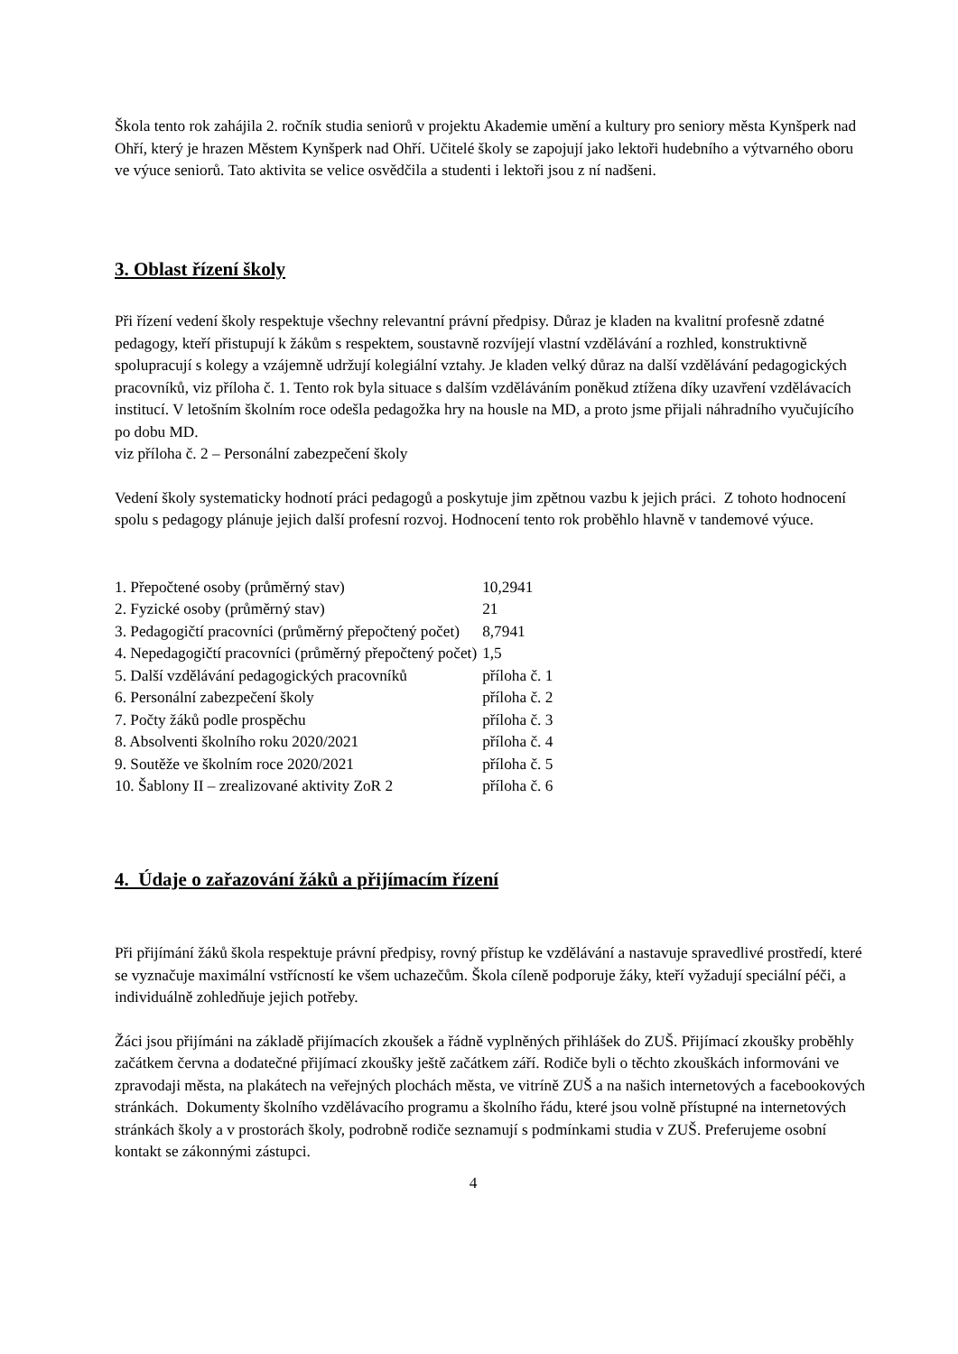Škola tento rok zahájila 2. ročník studia seniorů v projektu Akademie umění a kultury pro seniory města Kynšperk nad Ohří, který je hrazen Městem Kynšperk nad Ohří. Učitelé školy se zapojují jako lektoři hudebního a výtvarného oboru ve výuce seniorů. Tato aktivita se velice osvědčila a studenti i lektoři jsou z ní nadšeni.
3. Oblast řízení školy
Při řízení vedení školy respektuje všechny relevantní právní předpisy. Důraz je kladen na kvalitní profesně zdatné pedagogy, kteří přistupují k žákům s respektem, soustavně rozvíjejí vlastní vzdělávání a rozhled, konstruktivně spolupracují s kolegy a vzájemně udržují kolegiální vztahy. Je kladen velký důraz na další vzdělávání pedagogických pracovníků, viz příloha č. 1. Tento rok byla situace s dalším vzděláváním poněkud ztížena díky uzavření vzdělávacích institucí. V letošním školním roce odešla pedagožka hry na housle na MD, a proto jsme přijali náhradního vyučujícího po dobu MD.
viz příloha č. 2 – Personální zabezpečení školy
Vedení školy systematicky hodnotí práci pedagogů a poskytuje jim zpětnou vazbu k jejich práci. Z tohoto hodnocení spolu s pedagogy plánuje jejich další profesní rozvoj. Hodnocení tento rok proběhlo hlavně v tandemové výuce.
| 1. Přepočtené osoby (průměrný stav) | 10,2941 |
| 2. Fyzické osoby (průměrný stav) | 21 |
| 3. Pedagogičtí pracovníci (průměrný přepočtený počet) | 8,7941 |
| 4. Nepedagogičtí pracovníci (průměrný přepočtený počet) | 1,5 |
| 5. Další vzdělávání pedagogických pracovníků | příloha č. 1 |
| 6. Personální zabezpečení školy | příloha č. 2 |
| 7. Počty žáků podle prospěchu | příloha č. 3 |
| 8. Absolventi školního roku 2020/2021 | příloha č. 4 |
| 9. Soutěže ve školním roce 2020/2021 | příloha č. 5 |
| 10. Šablony II – zrealizované aktivity ZoR 2 | příloha č. 6 |
4. Údaje o zařazování žáků a přijímacím řízení
Při přijímání žáků škola respektuje právní předpisy, rovný přístup ke vzdělávání a nastavuje spravedlivé prostředí, které se vyznačuje maximální vstřícností ke všem uchazečům. Škola cíleně podporuje žáky, kteří vyžadují speciální péči, a individuálně zohledňuje jejich potřeby.
Žáci jsou přijímáni na základě přijímacích zkoušek a řádně vyplněných přihlášek do ZUŠ. Přijímací zkoušky proběhly začátkem června a dodatečné přijímací zkoušky ještě začátkem září. Rodiče byli o těchto zkouškách informováni ve zpravodaji města, na plakátech na veřejných plochách města, ve vitríně ZUŠ a na našich internetových a facebookových stránkách. Dokumenty školního vzdělávacího programu a školního řádu, které jsou volně přístupné na internetových stránkách školy a v prostorách školy, podrobně rodiče seznamují s podmínkami studia v ZUŠ. Preferujeme osobní kontakt se zákonnými zástupci.
4